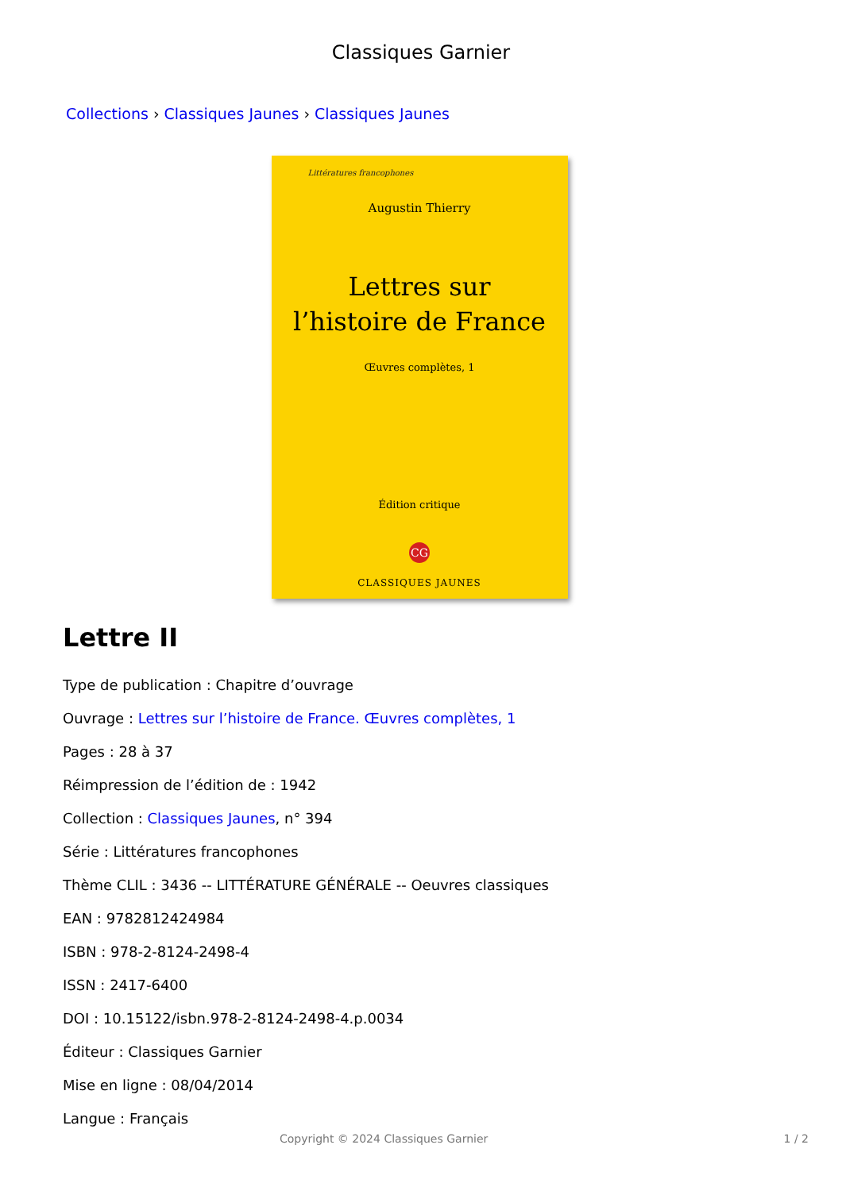Classiques Garnier
Collections › Classiques Jaunes › Classiques Jaunes
Littératures francophones
Augustin Thierry
Lettres sur
l’histoire de France
Œuvres complètes, 1
Édition critique
CG
CLASSIQUES JAUNES
Lettre II
Type de publication : Chapitre d’ouvrage
Ouvrage : Lettres sur l’histoire de France. Œuvres complètes, 1
Pages : 28 à 37
Réimpression de l’édition de : 1942
Collection : Classiques Jaunes, n° 394
Série : Littératures francophones
Thème CLIL : 3436 -- LITTÉRATURE GÉNÉRALE -- Oeuvres classiques
EAN : 9782812424984
ISBN : 978-2-8124-2498-4
ISSN : 2417-6400
DOI : 10.15122/isbn.978-2-8124-2498-4.p.0034
Éditeur : Classiques Garnier
Mise en ligne : 08/04/2014
Langue : Français
Copyright © 2024 Classiques Garnier 1 / 2